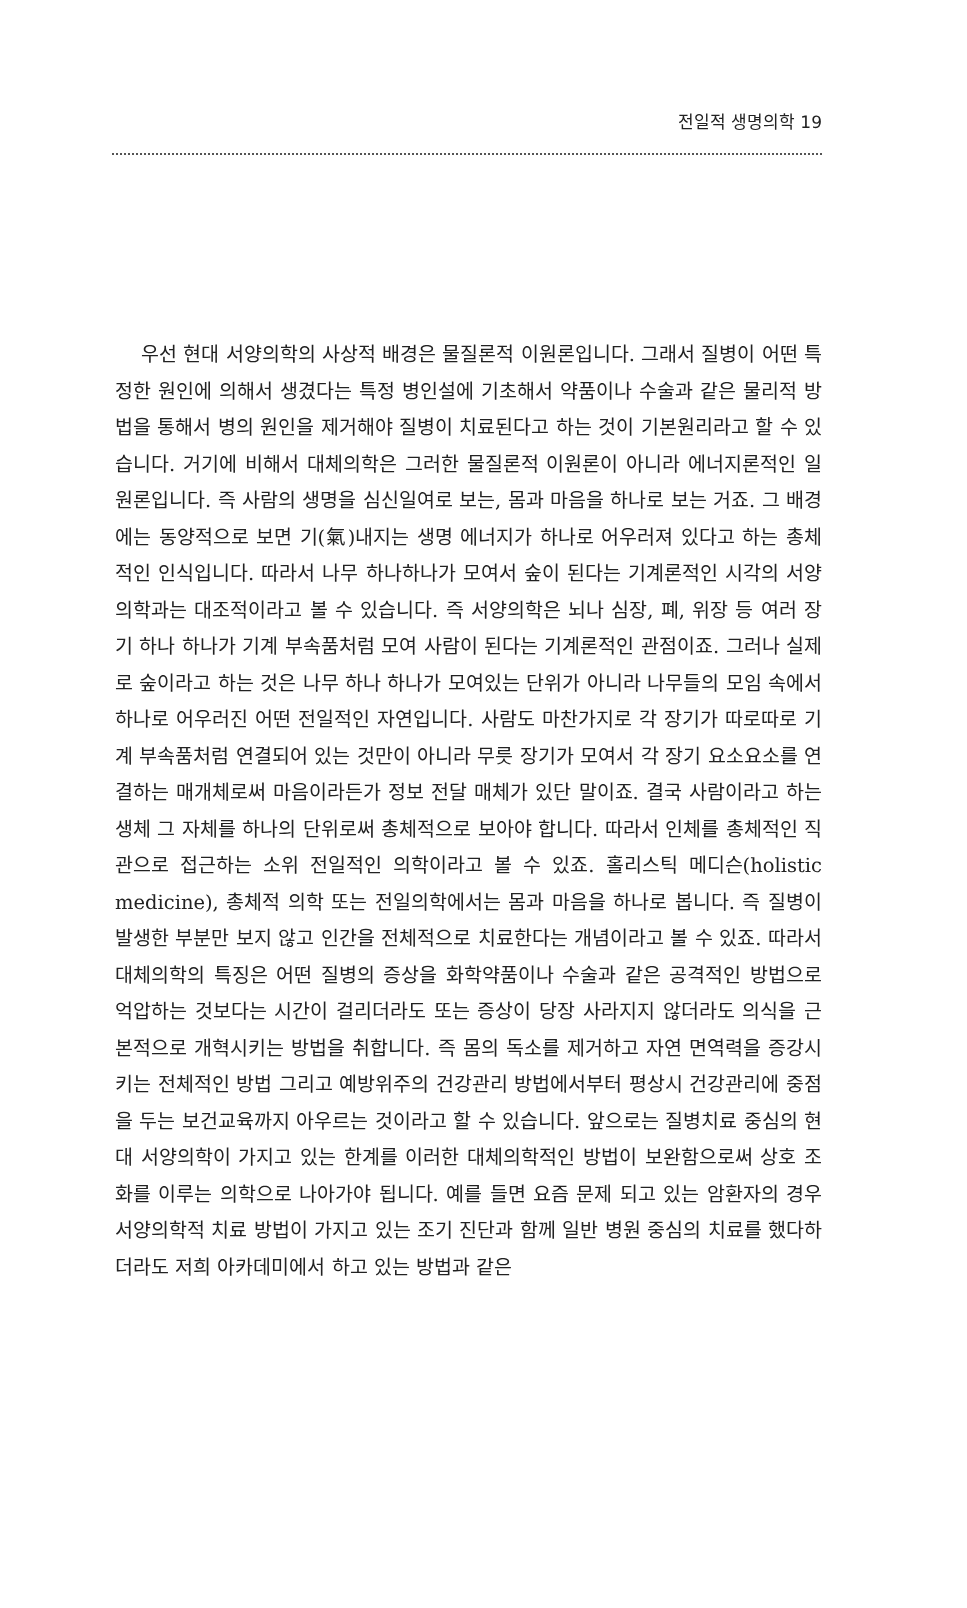전일적 생명의학 19
우선 현대 서양의학의 사상적 배경은 물질론적 이원론입니다. 그래서 질병이 어떤 특정한 원인에 의해서 생겼다는 특정 병인설에 기초해서 약품이나 수술과 같은 물리적 방법을 통해서 병의 원인을 제거해야 질병이 치료된다고 하는 것이 기본원리라고 할 수 있습니다. 거기에 비해서 대체의학은 그러한 물질론적 이원론이 아니라 에너지론적인 일원론입니다. 즉 사람의 생명을 심신일여로 보는, 몸과 마음을 하나로 보는 거죠. 그 배경에는 동양적으로 보면 기(氣)내지는 생명 에너지가 하나로 어우러져 있다고 하는 총체적인 인식입니다. 따라서 나무 하나하나가 모여서 숲이 된다는 기계론적인 시각의 서양의학과는 대조적이라고 볼 수 있습니다. 즉 서양의학은 뇌나 심장, 폐, 위장 등 여러 장기 하나 하나가 기계 부속품처럼 모여 사람이 된다는 기계론적인 관점이죠. 그러나 실제로 숲이라고 하는 것은 나무 하나 하나가 모여있는 단위가 아니라 나무들의 모임 속에서 하나로 어우러진 어떤 전일적인 자연입니다. 사람도 마찬가지로 각 장기가 따로따로 기계 부속품처럼 연결되어 있는 것만이 아니라 무릇 장기가 모여서 각 장기 요소요소를 연결하는 매개체로써 마음이라든가 정보 전달 매체가 있단 말이죠. 결국 사람이라고 하는 생체 그 자체를 하나의 단위로써 총체적으로 보아야 합니다. 따라서 인체를 총체적인 직관으로 접근하는 소위 전일적인 의학이라고 볼 수 있죠. 홀리스틱 메디슨(holistic medicine), 총체적 의학 또는 전일의학에서는 몸과 마음을 하나로 봅니다. 즉 질병이 발생한 부분만 보지 않고 인간을 전체적으로 치료한다는 개념이라고 볼 수 있죠. 따라서 대체의학의 특징은 어떤 질병의 증상을 화학약품이나 수술과 같은 공격적인 방법으로 억압하는 것보다는 시간이 걸리더라도 또는 증상이 당장 사라지지 않더라도 의식을 근본적으로 개혁시키는 방법을 취합니다. 즉 몸의 독소를 제거하고 자연 면역력을 증강시키는 전체적인 방법 그리고 예방위주의 건강관리 방법에서부터 평상시 건강관리에 중점을 두는 보건교육까지 아우르는 것이라고 할 수 있습니다. 앞으로는 질병치료 중심의 현대 서양의학이 가지고 있는 한계를 이러한 대체의학적인 방법이 보완함으로써 상호 조화를 이루는 의학으로 나아가야 됩니다. 예를 들면 요즘 문제 되고 있는 암환자의 경우 서양의학적 치료 방법이 가지고 있는 조기 진단과 함께 일반 병원 중심의 치료를 했다하더라도 저희 아카데미에서 하고 있는 방법과 같은